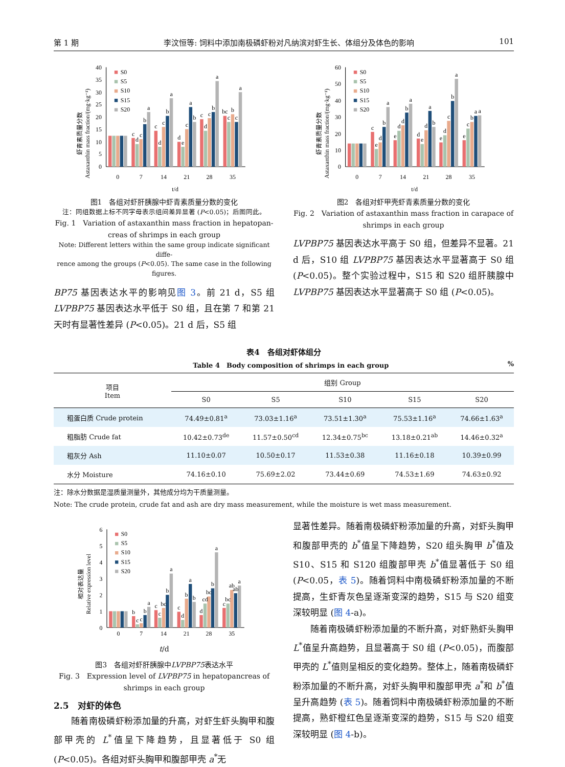第 1 期 李汶恒等: 饲料中添加南极磷虾粉对凡纳滨对虾生长、体组分及体色的影响 101
虾青素质量分数
Astaxanthin mass fraction/(mg·kg⁻¹)
0
5
10
15
20
25
30
35
40
c
d
c
b
a
c
d
c
b
a
d
e
c
a
b
c
d
c
b
a
bc
c
b
c
a
0
7
14
21
28
35
t/d
S0
S5
S10
S15
S20
图1　各组对虾肝胰腺中虾青素质量分数的变化
注：同组数据上标不同字母表示组间差异显著 (P<0.05)；后图同此。
Fig. 1　Variation of astaxanthin mass fraction in hepatopan-
creas of shrimps in each group
Note: Different letters within the same group indicate significant diffe-
rence among the groups (P<0.05). The same case in the following figures.
BP75 基因表达水平的影响见图 3。前 21 d，S5 组 LVPBP75 基因表达水平低于 S0 组，且在第 7 和第 21 天时有显著性差异 (P<0.05)。21 d 后，S5 组
虾青素质量分数
Astaxanthin mass fraction/(mg·kg⁻¹)
0
10
20
30
40
50
60
c
e
d
b
a
e
d
d
b
a
d
e
d
a
b
e
d
c
b
a
e
c
b
a
a
0
7
14
21
28
35
t/d
S0
S5
S10
S15
S20
图2　各组对虾甲壳虾青素质量分数的变化
Fig. 2　Variation of astaxanthin mass fraction in carapace of
shrimps in each group
LVPBP75 基因表达水平高于 S0 组，但差异不显著。21 d 后，S10 组 LVPBP75 基因表达水平显著高于 S0 组 (P<0.05)。整个实验过程中，S15 和 S20 组肝胰腺中 LVPBP75 基因表达水平显著高于 S0 组 (P<0.05)。
表4　各组对虾体组分
Table 4　Body composition of shrimps in each group%
| 项目 Item | 组别 Group | | | | |
| --- | --- | --- | --- | --- | --- |
| | S0 | S5 | S10 | S15 | S20 |
| 粗蛋白质 Crude protein | 74.49±0.81<sup>a</sup> | 73.03±1.16<sup>a</sup> | 73.51±1.30<sup>a</sup> | 75.53±1.16<sup>a</sup> | 74.66±1.63<sup>a</sup> |
| 粗脂肪 Crude fat | 10.42±0.73<sup>de</sup> | 11.57±0.50<sup>cd</sup> | 12.34±0.75<sup>bc</sup> | 13.18±0.21<sup>ab</sup> | 14.46±0.32<sup>a</sup> |
| 粗灰分 Ash | 11.10±0.07 | 10.50±0.17 | 11.53±0.38 | 11.16±0.18 | 10.39±0.99 |
| 水分 Moisture | 74.16±0.10 | 75.69±2.02 | 73.44±0.69 | 74.53±1.69 | 74.63±0.92 |
注：除水分数据是湿质量测量外，其他成分均为干质量测量。
Note: The crude protein, crude fat and ash are dry mass measurement, while the moisture is wet mass measurement.
相对表达量
Relative expression level
0
1
2
3
4
5
6
b
c
c
b
a
c
c
bc
b
a
c
d
b
a
b
d
cd
bc
b
a
c
bc
ab
ab
a
0
7
14
21
28
35
S0
S5
S10
S15
S20
t/d
图3　各组对虾肝胰腺中LVPBP75表达水平
Fig. 3　Expression level of LVPBP75 in hepatopancreas of
shrimps in each group
2.5　对虾的体色
随着南极磷虾粉添加量的升高，对虾生虾头胸甲和腹部甲壳的 L<sup>*</sup>值呈下降趋势，且显著低于 S0 组 (P<0.05)。各组对虾头胸甲和腹部甲壳 a<sup>*</sup>无
显著性差异。随着南极磷虾粉添加量的升高，对虾头胸甲和腹部甲壳的 b<sup>*</sup>值呈下降趋势，S20 组头胸甲 b<sup>*</sup>值及 S10、S15 和 S120 组腹部甲壳 b<sup>*</sup>值显著低于 S0 组 (P<0.05，表 5)。随着饲料中南极磷虾粉添加量的不断提高，生虾青灰色呈逐渐变深的趋势，S15 与 S20 组变深较明显 (图 4-a)。
随着南极磷虾粉添加量的不断升高，对虾熟虾头胸甲 L<sup>*</sup>值呈升高趋势，且显著高于 S0 组 (P<0.05)，而腹部甲壳的 L<sup>*</sup>值则呈相反的变化趋势。整体上，随着南极磷虾粉添加量的不断升高，对虾头胸甲和腹部甲壳 a<sup>*</sup>和 b<sup>*</sup>值呈升高趋势 (表 5)。随着饲料中南极磷虾粉添加量的不断提高，熟虾橙红色呈逐渐变深的趋势，S15 与 S20 组变深较明显 (图 4-b)。